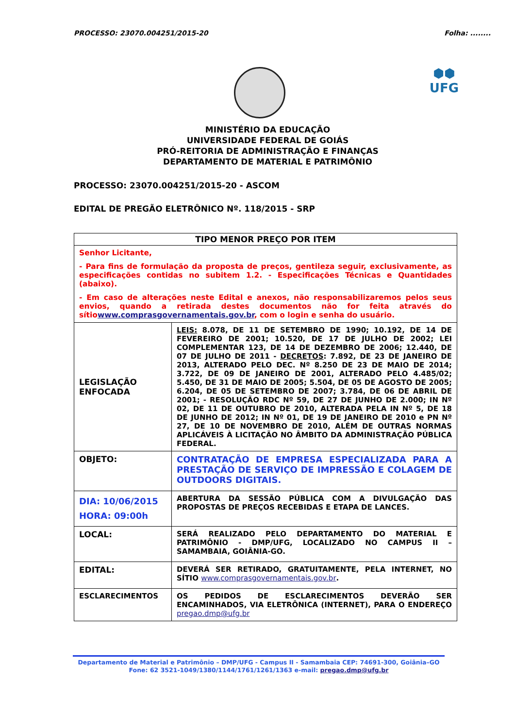PROCESSO: 23070.004251/2015-20 Folha: ........
⬢⬢
UFG
MINISTÉRIO DA EDUCAÇÃO
UNIVERSIDADE FEDERAL DE GOIÁS
PRÓ-REITORIA DE ADMINISTRAÇÃO E FINANÇAS
DEPARTAMENTO DE MATERIAL E PATRIMÔNIO
PROCESSO: 23070.004251/2015-20 - ASCOM
EDITAL DE PREGÃO ELETRÔNICO Nº. 118/2015 - SRP
| TIPO MENOR PREÇO POR ITEM | |
| --- | --- |
| Senhor Licitante, - Para fins de formulação da proposta de preços, gentileza seguir, exclusivamente, as especificações contidas no subitem 1.2. - Especificações Técnicas e Quantidades (abaixo). - Em caso de alterações neste Edital e anexos, não responsabilizaremos pelos seus envios, quando a retirada destes documentos não for feita através do sítio www.comprasgovernamentais.gov.br , com o login e senha do usuário. | |
| LEGISLAÇÃO ENFOCADA | LEIS: 8.078, DE 11 DE SETEMBRO DE 1990; 10.192, DE 14 DE FEVEREIRO DE 2001; 10.520, DE 17 DE JULHO DE 2002; LEI COMPLEMENTAR 123, DE 14 DE DEZEMBRO DE 2006; 12.440, DE 07 DE JULHO DE 2011 - DECRETOS : 7.892, DE 23 DE JANEIRO DE 2013, ALTERADO PELO DEC. Nº 8.250 DE 23 DE MAIO DE 2014; 3.722, DE 09 DE JANEIRO DE 2001, ALTERADO PELO 4.485/02; 5.450, DE 31 DE MAIO DE 2005; 5.504, DE 05 DE AGOSTO DE 2005; 6.204, DE 05 DE SETEMBRO DE 2007; 3.784, DE 06 DE ABRIL DE 2001; - RESOLUÇÃO RDC Nº 59, DE 27 DE JUNHO DE 2.000; IN Nº 02, DE 11 DE OUTUBRO DE 2010, ALTERADA PELA IN Nº 5, DE 18 DE JUNHO DE 2012; IN Nº 01, DE 19 DE JANEIRO DE 2010 e PN Nº 27, DE 10 DE NOVEMBRO DE 2010, ALÉM DE OUTRAS NORMAS APLICÁVEIS À LICITAÇÃO NO ÂMBITO DA ADMINISTRAÇÃO PÚBLICA FEDERAL. |
| OBJETO: | CONTRATAÇÃO DE EMPRESA ESPECIALIZADA PARA A PRESTAÇÃO DE SERVIÇO DE IMPRESSÃO E COLAGEM DE OUTDOORS DIGITAIS. |
| DIA: 10/06/2015 HORA: 09:00h | ABERTURA DA SESSÃO PÚBLICA COM A DIVULGAÇÃO DAS PROPOSTAS DE PREÇOS RECEBIDAS E ETAPA DE LANCES. |
| LOCAL: | SERÁ REALIZADO PELO DEPARTAMENTO DO MATERIAL E PATRIMÔNIO - DMP/UFG, LOCALIZADO NO CAMPUS II – SAMAMBAIA, GOIÂNIA-GO. |
| EDITAL: | DEVERÁ SER RETIRADO, GRATUITAMENTE, PELA INTERNET, NO SÍTIO www.comprasgovernamentais.gov.br . |
| ESCLARECIMENTOS | OS PEDIDOS DE ESCLARECIMENTOS DEVERÃO SER ENCAMINHADOS, VIA ELETRÔNICA (INTERNET), PARA O ENDEREÇO pregao.dmp@ufg.br |
Departamento de Material e Patrimônio – DMP/UFG - Campus II - Samambaia CEP: 74691-300, Goiânia–GO
Fone: 62 3521-1049/1380/1144/1761/1261/1363 e-mail: pregao.dmp@ufg.br